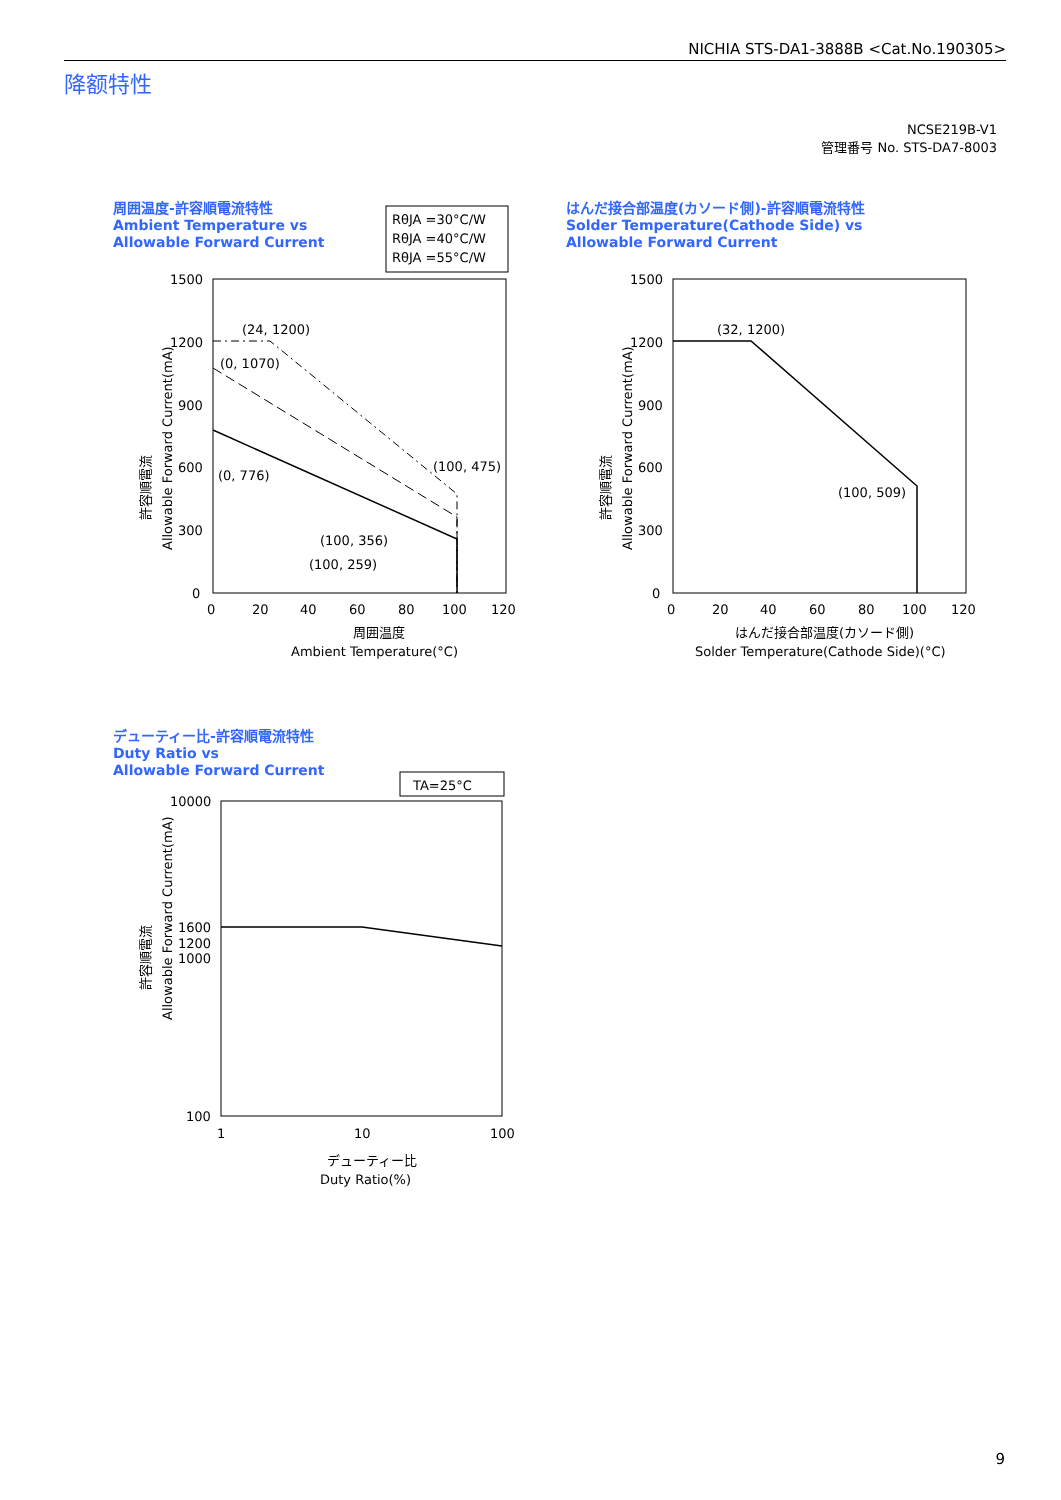NICHIA STS-DA1-3888B <Cat.No.190305>
降额特性
NCSE219B-V1
管理番号 No. STS-DA7-8003
周囲温度-許容順電流特性
Ambient Temperature vs
Allowable Forward Current
はんだ接合部温度(カソード側)-許容順電流特性
Solder Temperature(Cathode Side) vs
Allowable Forward Current
デューティー比-許容順電流特性
Duty Ratio vs
Allowable Forward Current
RθJA =30°C/W
RθJA =40°C/W
RθJA =55°C/W
1500
1200
900
600
300
0
0
20
40
60
80
100
120
(24, 1200)
(0, 1070)
(0, 776)
(100, 475)
(100, 356)
(100, 259)
周囲温度
Ambient Temperature(°C)
許容順電流
Allowable Forward Current(mA)
1500
1200
900
600
300
0
0
20
40
60
80
100
120
(32, 1200)
(100, 509)
はんだ接合部温度(カソード側)
Solder Temperature(Cathode Side)(°C)
許容順電流
Allowable Forward Current(mA)
TA=25°C
10000
1600
1200
1000
100
1
10
100
デューティー比
Duty Ratio(%)
許容順電流
Allowable Forward Current(mA)
9